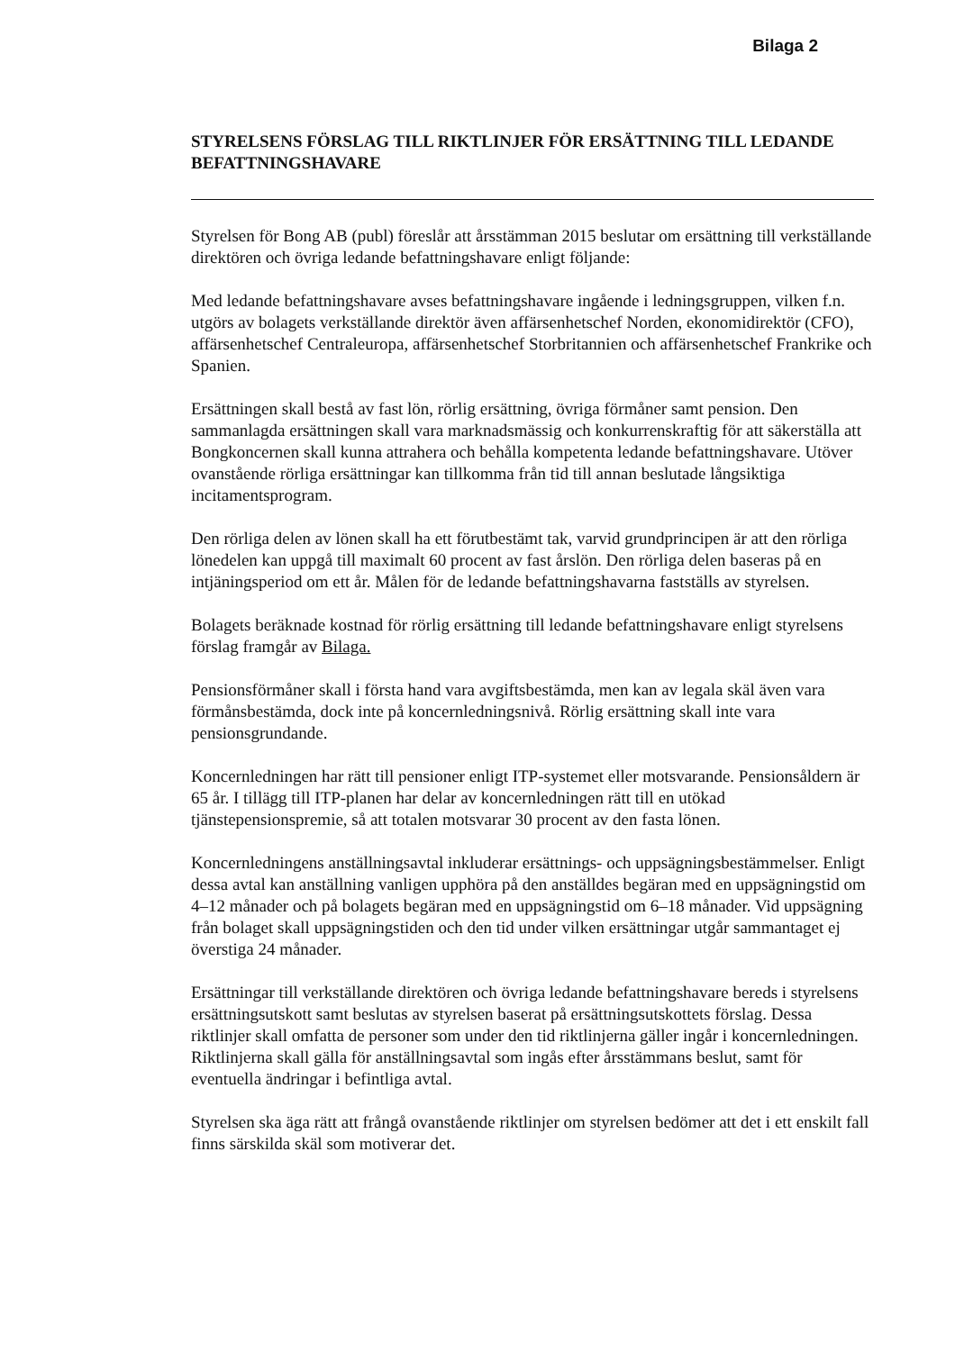Bilaga 2
STYRELSENS FÖRSLAG TILL RIKTLINJER FÖR ERSÄTTNING TILL LEDANDE BEFATTNINGSHAVARE
Styrelsen för Bong AB (publ) föreslår att årsstämman 2015 beslutar om ersättning till verkställande direktören och övriga ledande befattningshavare enligt följande:
Med ledande befattningshavare avses befattningshavare ingående i ledningsgruppen, vilken f.n. utgörs av bolagets verkställande direktör även affärsenhetschef Norden, ekonomidirektör (CFO), affärsenhetschef Centraleuropa, affärsenhetschef Storbritannien och affärsenhetschef Frankrike och Spanien.
Ersättningen skall bestå av fast lön, rörlig ersättning, övriga förmåner samt pension. Den sammanlagda ersättningen skall vara marknadsmässig och konkurrenskraftig för att säkerställa att Bongkoncernen skall kunna attrahera och behålla kompetenta ledande befattningshavare. Utöver ovanstående rörliga ersättningar kan tillkomma från tid till annan beslutade långsiktiga incitamentsprogram.
Den rörliga delen av lönen skall ha ett förutbestämt tak, varvid grundprincipen är att den rörliga lönedelen kan uppgå till maximalt 60 procent av fast årslön. Den rörliga delen baseras på en intjäningsperiod om ett år. Målen för de ledande befattningshavarna fastställs av styrelsen.
Bolagets beräknade kostnad för rörlig ersättning till ledande befattningshavare enligt styrelsens förslag framgår av Bilaga.
Pensionsförmåner skall i första hand vara avgiftsbestämda, men kan av legala skäl även vara förmånsbestämda, dock inte på koncernledningsnivå. Rörlig ersättning skall inte vara pensionsgrundande.
Koncernledningen har rätt till pensioner enligt ITP-systemet eller motsvarande. Pensionsåldern är 65 år. I tillägg till ITP-planen har delar av koncernledningen rätt till en utökad tjänstepensionspremie, så att totalen motsvarar 30 procent av den fasta lönen.
Koncernledningens anställningsavtal inkluderar ersättnings- och uppsägningsbestämmelser. Enligt dessa avtal kan anställning vanligen upphöra på den anställdes begäran med en uppsägningstid om 4–12 månader och på bolagets begäran med en uppsägningstid om 6–18 månader. Vid uppsägning från bolaget skall uppsägningstiden och den tid under vilken ersättningar utgår sammantaget ej överstiga 24 månader.
Ersättningar till verkställande direktören och övriga ledande befattningshavare bereds i styrelsens ersättningsutskott samt beslutas av styrelsen baserat på ersättningsutskottets förslag. Dessa riktlinjer skall omfatta de personer som under den tid riktlinjerna gäller ingår i koncernledningen. Riktlinjerna skall gälla för anställningsavtal som ingås efter årsstämmans beslut, samt för eventuella ändringar i befintliga avtal.
Styrelsen ska äga rätt att frångå ovanstående riktlinjer om styrelsen bedömer att det i ett enskilt fall finns särskilda skäl som motiverar det.